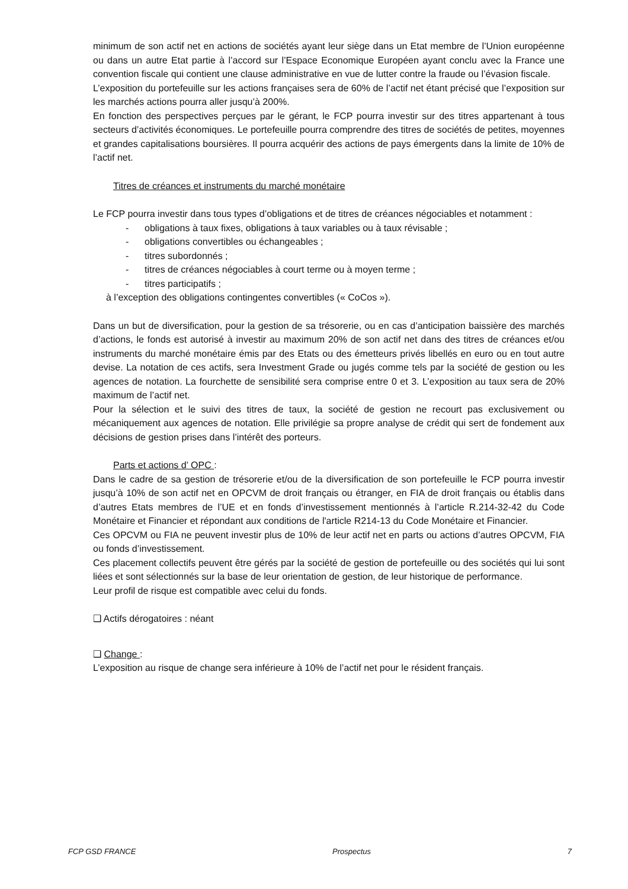minimum de son actif net en actions de sociétés ayant leur siège dans un Etat membre de l’Union européenne ou dans un autre Etat partie à l’accord sur l’Espace Economique Européen ayant conclu avec la France une convention fiscale qui contient une clause administrative en vue de lutter contre la fraude ou l’évasion fiscale.
L’exposition du portefeuille sur les actions françaises sera de 60% de l’actif net étant précisé que l’exposition sur les marchés actions pourra aller jusqu’à 200%.
En fonction des perspectives perçues par le gérant, le FCP pourra investir sur des titres appartenant à tous secteurs d’activités économiques. Le portefeuille pourra comprendre des titres de sociétés de petites, moyennes et grandes capitalisations boursières. Il pourra acquérir des actions de pays émergents dans la limite de 10% de l’actif net.
Titres de créances et instruments du marché monétaire
Le FCP pourra investir dans tous types d’obligations et de titres de créances négociables et notamment :
- obligations à taux fixes, obligations à taux variables ou à taux révisable ;
- obligations convertibles ou échangeables ;
- titres subordonnés ;
- titres de créances négociables à court terme ou à moyen terme ;
- titres participatifs ;
à l’exception des obligations contingentes convertibles (« CoCos »).
Dans un but de diversification, pour la gestion de sa trésorerie, ou en cas d’anticipation baissière des marchés d’actions, le fonds est autorisé à investir au maximum 20% de son actif net dans des titres de créances et/ou instruments du marché monétaire émis par des Etats ou des émetteurs privés libellés en euro ou en tout autre devise. La notation de ces actifs, sera Investment Grade ou jugés comme tels par la société de gestion ou les agences de notation. La fourchette de sensibilité sera comprise entre 0 et 3. L’exposition au taux sera de 20% maximum de l’actif net.
Pour la sélection et le suivi des titres de taux, la société de gestion ne recourt pas exclusivement ou mécaniquement aux agences de notation. Elle privilégie sa propre analyse de crédit qui sert de fondement aux décisions de gestion prises dans l’intérêt des porteurs.
Parts et actions d’ OPC :
Dans le cadre de sa gestion de trésorerie et/ou de la diversification de son portefeuille le FCP pourra investir jusqu’à 10% de son actif net en OPCVM de droit français ou étranger, en FIA de droit français ou établis dans d’autres Etats membres de l’UE et en fonds d’investissement mentionnés à l’article R.214-32-42 du Code Monétaire et Financier et répondant aux conditions de l'article R214-13 du Code Monétaire et Financier.
Ces OPCVM ou FIA ne peuvent investir plus de 10% de leur actif net en parts ou actions d’autres OPCVM, FIA ou fonds d’investissement.
Ces placement collectifs peuvent être gérés par la société de gestion de portefeuille ou des sociétés qui lui sont liées et sont sélectionnés sur la base de leur orientation de gestion, de leur historique de performance.
Leur profil de risque est compatible avec celui du fonds.
❑ Actifs dérogatoires : néant
❑ Change :
L’exposition au risque de change sera inférieure à 10% de l’actif net pour le résident français.
FCP GSD FRANCE Prospectus 7